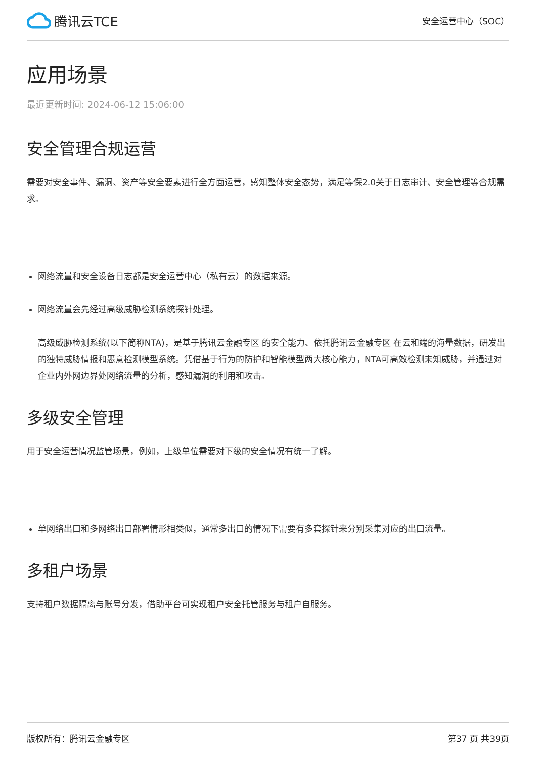腾讯云TCE
安全运营中心（SOC）
应用场景
最近更新时间: 2024-06-12 15:06:00
安全管理合规运营
需要对安全事件、漏洞、资产等安全要素进行全方面运营，感知整体安全态势，满足等保2.0关于日志审计、安全管理等合规需求。
网络流量和安全设备日志都是安全运营中心（私有云）的数据来源。
网络流量会先经过高级威胁检测系统探针处理。
高级威胁检测系统(以下简称NTA)，是基于腾讯云金融专区 的安全能力、依托腾讯云金融专区 在云和端的海量数据，研发出的独特威胁情报和恶意检测模型系统。凭借基于行为的防护和智能模型两大核心能力，NTA可高效检测未知威胁，并通过对企业内外网边界处网络流量的分析，感知漏洞的利用和攻击。
多级安全管理
用于安全运营情况监管场景，例如，上级单位需要对下级的安全情况有统一了解。
单网络出口和多网络出口部署情形相类似，通常多出口的情况下需要有多套探针来分别采集对应的出口流量。
多租户场景
支持租户数据隔离与账号分发，借助平台可实现租户安全托管服务与租户自服务。
版权所有：腾讯云金融专区 第37 页 共39页